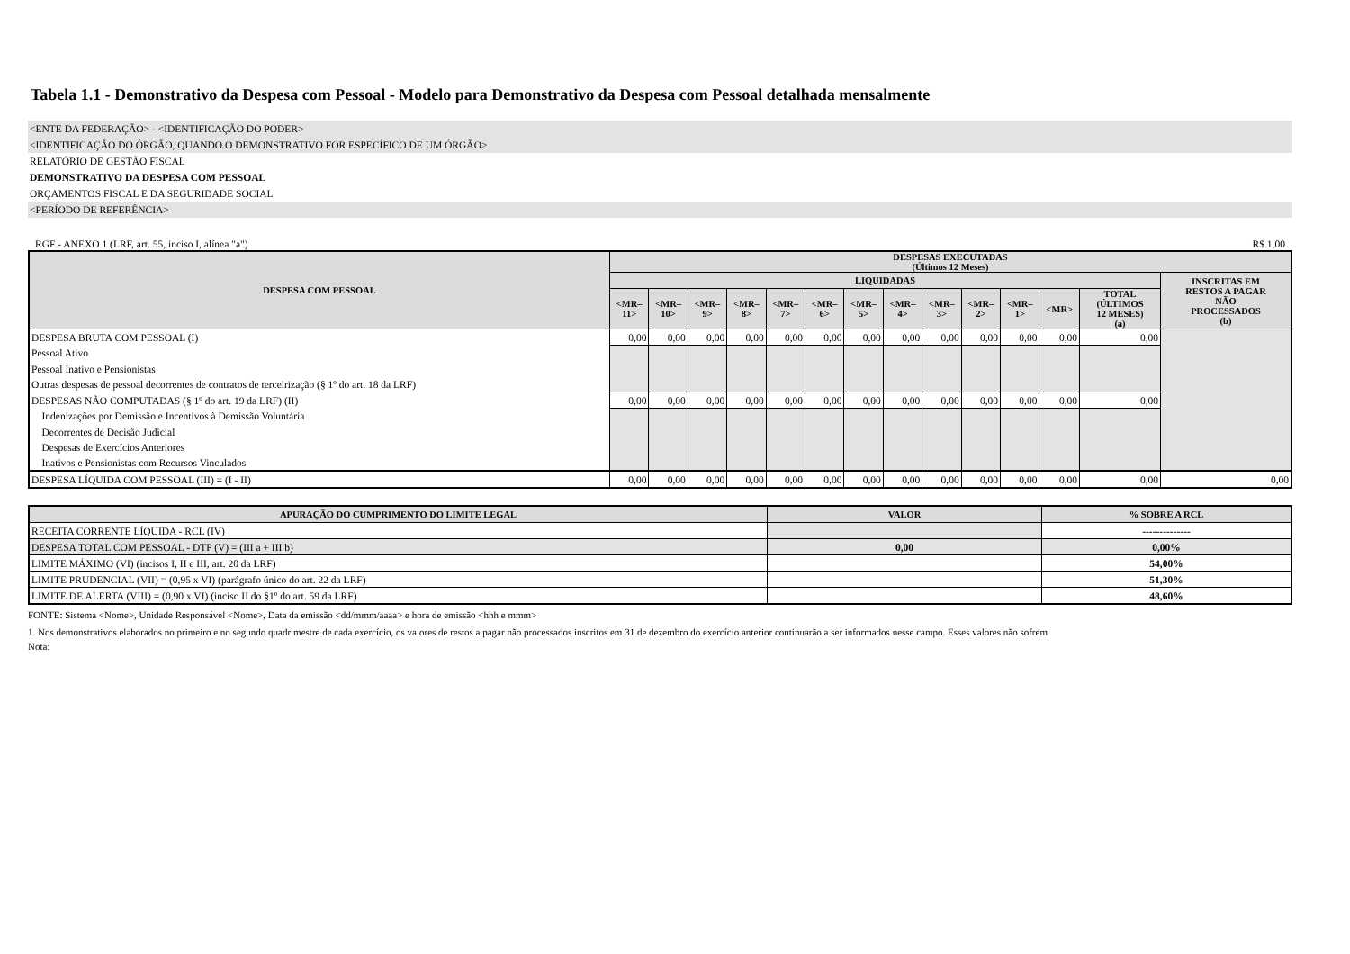Tabela 1.1 - Demonstrativo da Despesa com Pessoal - Modelo para Demonstrativo da Despesa com Pessoal detalhada mensalmente
<ENTE DA FEDERAÇÃO> - <IDENTIFICAÇÃO DO PODER>
<IDENTIFICAÇÃO DO ÓRGÃO, QUANDO O DEMONSTRATIVO FOR ESPECÍFICO DE UM ÓRGÃO>
RELATÓRIO DE GESTÃO FISCAL
DEMONSTRATIVO DA DESPESA COM PESSOAL
ORÇAMENTOS FISCAL E DA SEGURIDADE SOCIAL
<PERÍODO DE REFERÊNCIA>
RGF - ANEXO 1 (LRF, art. 55, inciso I, alínea "a") R$ 1,00
| DESPESA COM PESSOAL | DESPESAS EXECUTADAS (Últimos 12 Meses) | | | | | | | | | | | | | |
| --- | --- | --- | --- | --- | --- | --- | --- | --- | --- | --- | --- | --- | --- | --- |
| | LIQUIDADAS | | | | | | | | | | | | | INSCRITAS EM RESTOS A PAGAR NÃO PROCESSADOS (b) |
| | <MR– 11> | <MR– 10> | <MR– 9> | <MR– 8> | <MR– 7> | <MR– 6> | <MR– 5> | <MR– 4> | <MR– 3> | <MR– 2> | <MR– 1> | <MR> | TOTAL (ÚLTIMOS 12 MESES) (a) | |
| DESPESA BRUTA COM PESSOAL (I) | 0,00 | 0,00 | 0,00 | 0,00 | 0,00 | 0,00 | 0,00 | 0,00 | 0,00 | 0,00 | 0,00 | 0,00 | 0,00 | |
| Pessoal Ativo | | | | | | | | | | | | | | |
| Pessoal Inativo e Pensionistas | | | | | | | | | | | | | | |
| Outras despesas de pessoal decorrentes de contratos de terceirização (§ 1º do art. 18 da LRF) | | | | | | | | | | | | | | |
| DESPESAS NÃO COMPUTADAS (§ 1º do art. 19 da LRF) (II) | 0,00 | 0,00 | 0,00 | 0,00 | 0,00 | 0,00 | 0,00 | 0,00 | 0,00 | 0,00 | 0,00 | 0,00 | 0,00 | |
| Indenizações por Demissão e Incentivos à Demissão Voluntária | | | | | | | | | | | | | | |
| Decorrentes de Decisão Judicial | | | | | | | | | | | | | | |
| Despesas de Exercícios Anteriores | | | | | | | | | | | | | | |
| Inativos e Pensionistas com Recursos Vinculados | | | | | | | | | | | | | | |
| DESPESA LÍQUIDA COM PESSOAL (III) = (I - II) | 0,00 | 0,00 | 0,00 | 0,00 | 0,00 | 0,00 | 0,00 | 0,00 | 0,00 | 0,00 | 0,00 | 0,00 | 0,00 | 0,00 |
| APURAÇÃO DO CUMPRIMENTO DO LIMITE LEGAL | VALOR | % SOBRE A RCL |
| --- | --- | --- |
| RECEITA CORRENTE LÍQUIDA - RCL (IV) | | -------------- |
| DESPESA TOTAL COM PESSOAL - DTP (V) = (III a + III b) | 0,00 | 0,00% |
| LIMITE MÁXIMO (VI) (incisos I, II e III, art. 20 da LRF) | | 54,00% |
| LIMITE PRUDENCIAL (VII) = (0,95 x VI) (parágrafo único do art. 22 da LRF) | | 51,30% |
| LIMITE DE ALERTA (VIII) = (0,90 x VI) (inciso II do §1º do art. 59 da LRF) | | 48,60% |
FONTE: Sistema <Nome>, Unidade Responsável <Nome>, Data da emissão <dd/mmm/aaaa> e hora de emissão <hhh e mmm>
1. Nos demonstrativos elaborados no primeiro e no segundo quadrimestre de cada exercício, os valores de restos a pagar não processados inscritos em 31 de dezembro do exercício anterior continuarão a ser informados nesse campo. Esses valores não sofrem
Nota: